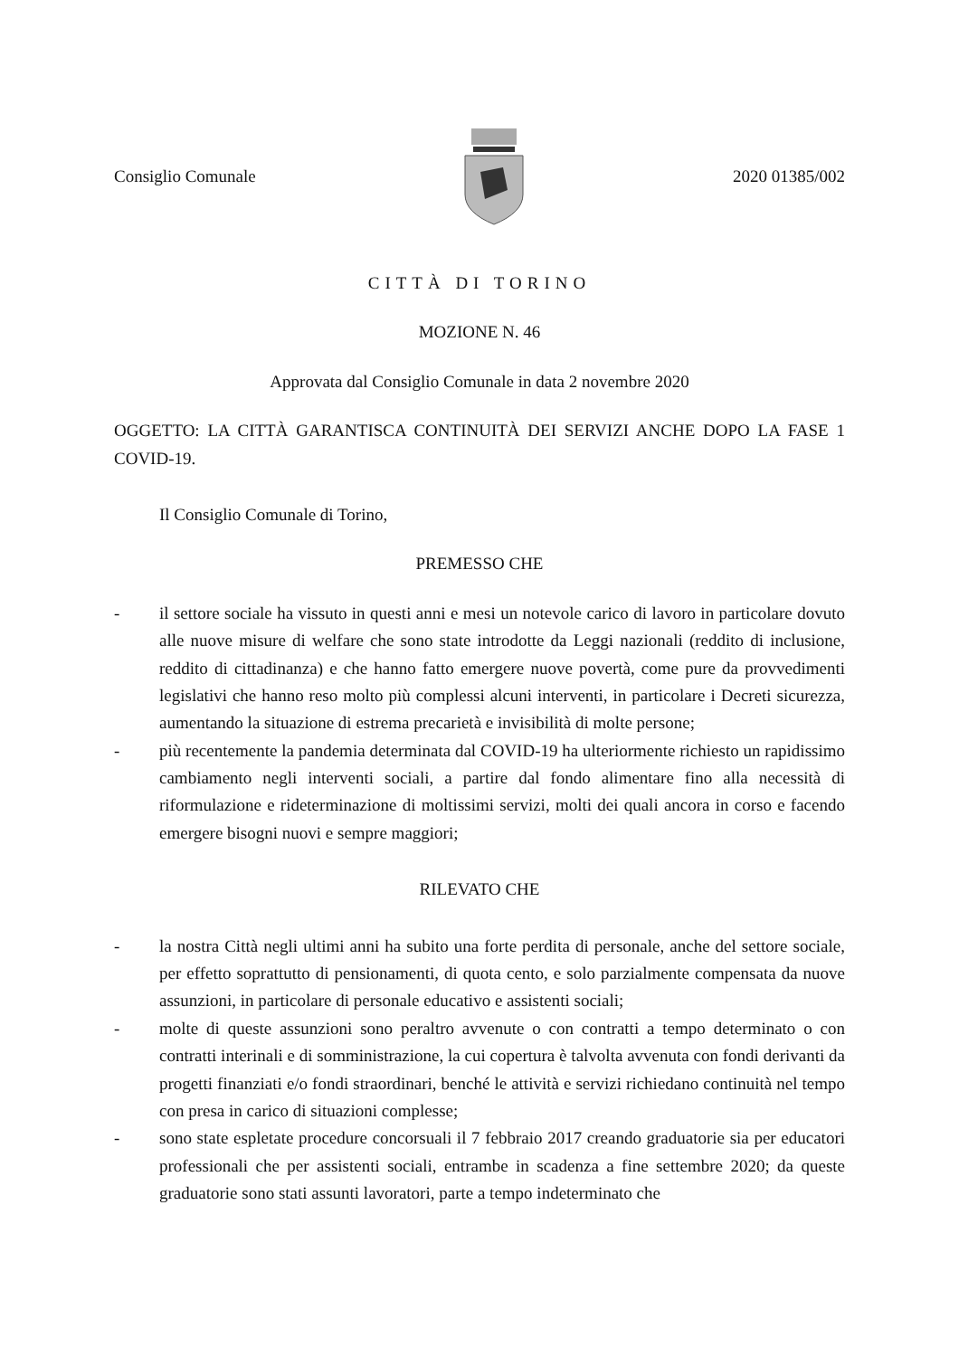Consiglio Comunale 2020 01385/002
CITTÀ DI TORINO
MOZIONE N. 46
Approvata dal Consiglio Comunale in data 2 novembre 2020
OGGETTO: LA CITTÀ GARANTISCA CONTINUITÀ DEI SERVIZI ANCHE DOPO LA FASE 1 COVID-19.
Il Consiglio Comunale di Torino,
PREMESSO CHE
- il settore sociale ha vissuto in questi anni e mesi un notevole carico di lavoro in particolare dovuto alle nuove misure di welfare che sono state introdotte da Leggi nazionali (reddito di inclusione, reddito di cittadinanza) e che hanno fatto emergere nuove povertà, come pure da provvedimenti legislativi che hanno reso molto più complessi alcuni interventi, in particolare i Decreti sicurezza, aumentando la situazione di estrema precarietà e invisibilità di molte persone;
- più recentemente la pandemia determinata dal COVID-19 ha ulteriormente richiesto un rapidissimo cambiamento negli interventi sociali, a partire dal fondo alimentare fino alla necessità di riformulazione e rideterminazione di moltissimi servizi, molti dei quali ancora in corso e facendo emergere bisogni nuovi e sempre maggiori;
RILEVATO CHE
- la nostra Città negli ultimi anni ha subito una forte perdita di personale, anche del settore sociale, per effetto soprattutto di pensionamenti, di quota cento, e solo parzialmente compensata da nuove assunzioni, in particolare di personale educativo e assistenti sociali;
- molte di queste assunzioni sono peraltro avvenute o con contratti a tempo determinato o con contratti interinali e di somministrazione, la cui copertura è talvolta avvenuta con fondi derivanti da progetti finanziati e/o fondi straordinari, benché le attività e servizi richiedano continuità nel tempo con presa in carico di situazioni complesse;
- sono state espletate procedure concorsuali il 7 febbraio 2017 creando graduatorie sia per educatori professionali che per assistenti sociali, entrambe in scadenza a fine settembre 2020; da queste graduatorie sono stati assunti lavoratori, parte a tempo indeterminato che